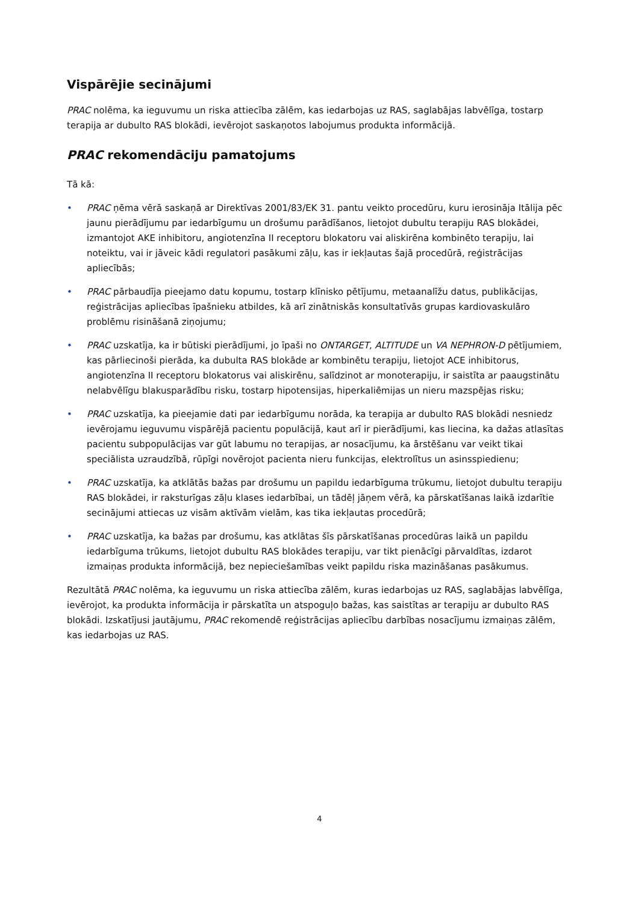Vispārējie secinājumi
PRAC nolēma, ka ieguvumu un riska attiecība zālēm, kas iedarbojas uz RAS, saglabājas labvēlīga, tostarp terapija ar dubulto RAS blokādi, ievērojot saskaņotos labojumus produkta informācijā.
PRAC rekomendāciju pamatojums
Tā kā:
• PRAC ņēma vērā saskaņā ar Direktīvas 2001/83/EK 31. pantu veikto procedūru, kuru ierosināja Itālija pēc jaunu pierādījumu par iedarbīgumu un drošumu parādīšanos, lietojot dubultu terapiju RAS blokādei, izmantojot AKE inhibitoru, angiotenzīna II receptoru blokatoru vai aliskirēna kombinēto terapiju, lai noteiktu, vai ir jāveic kādi regulatori pasākumi zāļu, kas ir iekļautas šajā procedūrā, reģistrācijas apliecībās;
• PRAC pārbaudīja pieejamo datu kopumu, tostarp klīnisko pētījumu, metaanalīžu datus, publikācijas, reģistrācijas apliecības īpašnieku atbildes, kā arī zinātniskās konsultatīvās grupas kardiovaskulāro problēmu risināšanā ziņojumu;
• PRAC uzskatīja, ka ir būtiski pierādījumi, jo īpaši no ONTARGET, ALTITUDE un VA NEPHRON-D pētījumiem, kas pārliecinoši pierāda, ka dubulta RAS blokāde ar kombinētu terapiju, lietojot ACE inhibitorus, angiotenzīna II receptoru blokatorus vai aliskirēnu, salīdzinot ar monoterapiju, ir saistīta ar paaugstinātu nelabvēlīgu blakusparādību risku, tostarp hipotensijas, hiperkaliēmijas un nieru mazspējas risku;
• PRAC uzskatīja, ka pieejamie dati par iedarbīgumu norāda, ka terapija ar dubulto RAS blokādi nesniedz ievērojamu ieguvumu vispārējā pacientu populācijā, kaut arī ir pierādījumi, kas liecina, ka dažas atlasītas pacientu subpopulācijas var gūt labumu no terapijas, ar nosacījumu, ka ārstēšanu var veikt tikai speciālista uzraudzībā, rūpīgi novērojot pacienta nieru funkcijas, elektrolītus un asinsspiedienu;
• PRAC uzskatīja, ka atklātās bažas par drošumu un papildu iedarbīguma trūkumu, lietojot dubultu terapiju RAS blokādei, ir raksturīgas zāļu klases iedarbībai, un tādēļ jāņem vērā, ka pārskatīšanas laikā izdarītie secinājumi attiecas uz visām aktīvām vielām, kas tika iekļautas procedūrā;
• PRAC uzskatīja, ka bažas par drošumu, kas atklātas šīs pārskatīšanas procedūras laikā un papildu iedarbīguma trūkums, lietojot dubultu RAS blokādes terapiju, var tikt pienācīgi pārvaldītas, izdarot izmaiņas produkta informācijā, bez nepieciešamības veikt papildu riska mazināšanas pasākumus.
Rezultātā PRAC nolēma, ka ieguvumu un riska attiecība zālēm, kuras iedarbojas uz RAS, saglabājas labvēlīga, ievērojot, ka produkta informācija ir pārskatīta un atspoguļo bažas, kas saistītas ar terapiju ar dubulto RAS blokādi. Izskatījusi jautājumu, PRAC rekomendē reģistrācijas apliecību darbības nosacījumu izmaiņas zālēm, kas iedarbojas uz RAS.
4